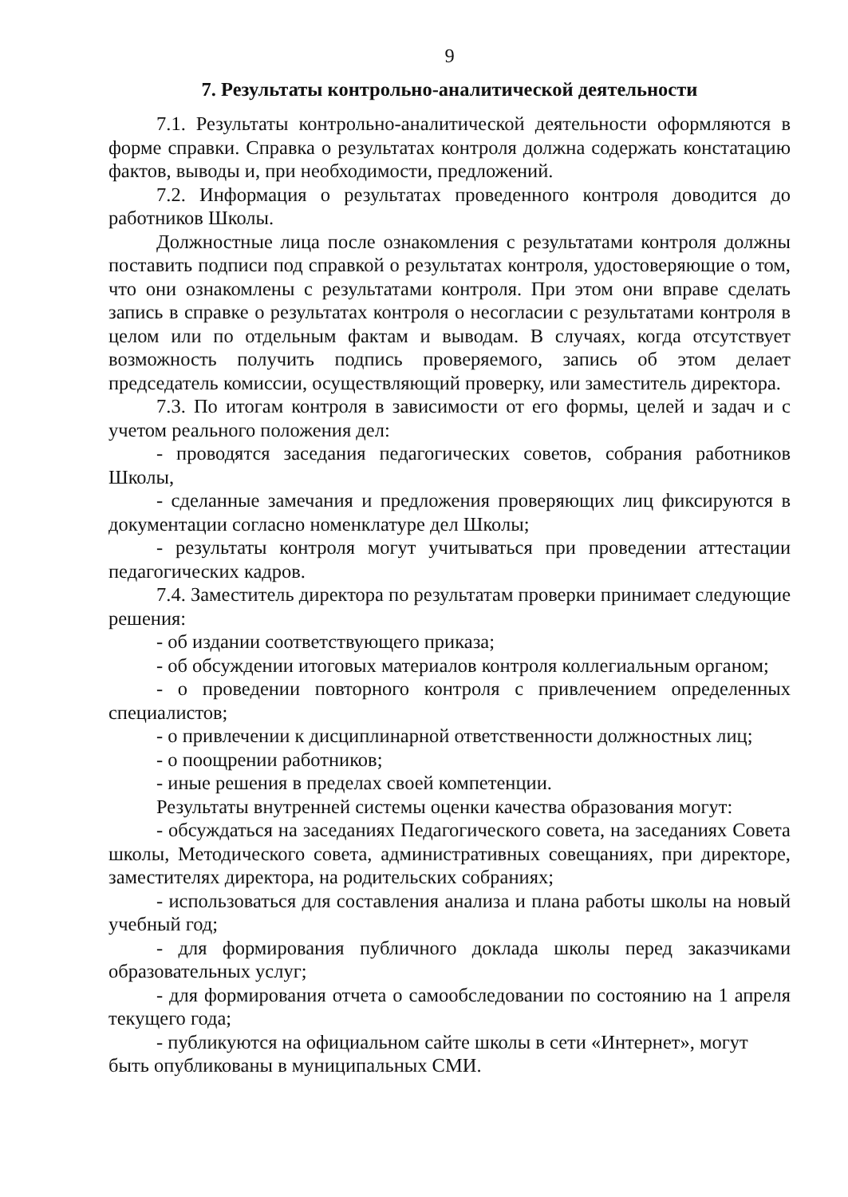9
7. Результаты контрольно-аналитической деятельности
7.1. Результаты контрольно-аналитической деятельности оформляются в форме справки. Справка о результатах контроля должна содержать констатацию фактов, выводы и, при необходимости, предложений.
7.2. Информация о результатах проведенного контроля доводится до работников Школы.
Должностные лица после ознакомления с результатами контроля должны поставить подписи под справкой о результатах контроля, удостоверяющие о том, что они ознакомлены с результатами контроля. При этом они вправе сделать запись в справке о результатах контроля о несогласии с результатами контроля в целом или по отдельным фактам и выводам. В случаях, когда отсутствует возможность получить подпись проверяемого, запись об этом делает председатель комиссии, осуществляющий проверку, или заместитель директора.
7.3. По итогам контроля в зависимости от его формы, целей и задач и с учетом реального положения дел:
- проводятся заседания педагогических советов, собрания работников Школы,
- сделанные замечания и предложения проверяющих лиц фиксируются в документации согласно номенклатуре дел Школы;
- результаты контроля могут учитываться при проведении аттестации педагогических кадров.
7.4. Заместитель директора по результатам проверки принимает следующие решения:
- об издании соответствующего приказа;
- об обсуждении итоговых материалов контроля коллегиальным органом;
- о проведении повторного контроля с привлечением определенных специалистов;
- о привлечении к дисциплинарной ответственности должностных лиц;
- о поощрении работников;
- иные решения в пределах своей компетенции.
Результаты внутренней системы оценки качества образования могут:
- обсуждаться на заседаниях Педагогического совета, на заседаниях Совета школы, Методического совета, административных совещаниях, при директоре, заместителях директора, на родительских собраниях;
- использоваться для составления анализа и плана работы школы на новый учебный год;
- для формирования публичного доклада школы перед заказчиками образовательных услуг;
- для формирования отчета о самообследовании по состоянию на 1 апреля текущего года;
- публикуются на официальном сайте школы в сети «Интернет», могут быть опубликованы в муниципальных СМИ.